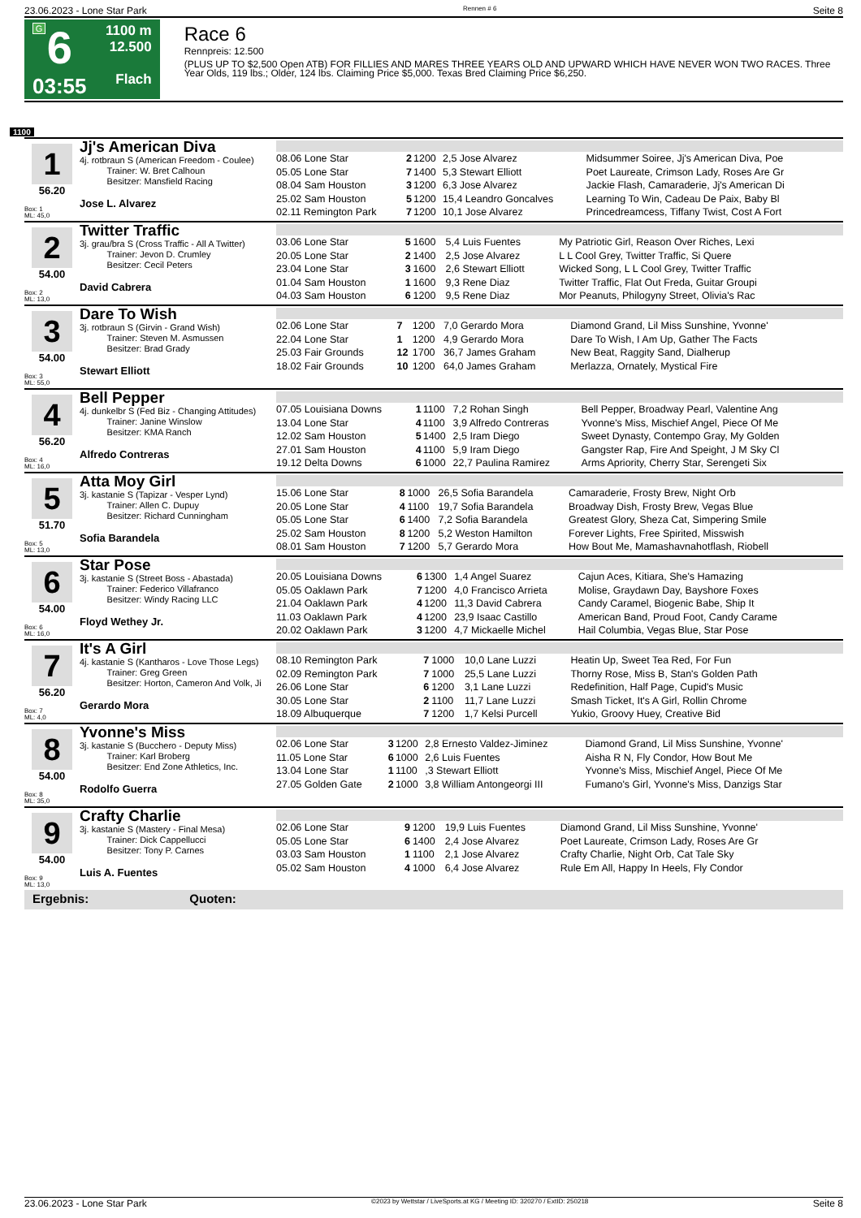23.06.2023 - Lone Star Park Rennen # 6 Seite 8
G
6
03:55
1100 m
12.500
Flach
Race 6
Rennpreis: 12.500
(PLUS UP TO $2,500 Open ATB) FOR FILLIES AND MARES THREE YEARS OLD AND UPWARD WHICH HAVE NEVER WON TWO RACES. Three Year Olds, 119 lbs.; Older, 124 lbs. Claiming Price $5,000. Texas Bred Claiming Price $6,250.
1100
1
56.20
Box: 1
ML: 45,0
Jj's American Diva
4j. rotbraun S (American Freedom - Coulee)
Trainer: W. Bret Calhoun
Besitzer: Mansfield Racing
Jose L. Alvarez
| 08.06 Lone Star | 2 | 1200 | 2,5 Jose Alvarez | Midsummer Soiree, Jj's American Diva, Poe |
| 05.05 Lone Star | 7 | 1400 | 5,3 Stewart Elliott | Poet Laureate, Crimson Lady, Roses Are Gr |
| 08.04 Sam Houston | 3 | 1200 | 6,3 Jose Alvarez | Jackie Flash, Camaraderie, Jj's American Di |
| 25.02 Sam Houston | 5 | 1200 | 15,4 Leandro Goncalves | Learning To Win, Cadeau De Paix, Baby Bl |
| 02.11 Remington Park | 7 | 1200 | 10,1 Jose Alvarez | Princedreamcess, Tiffany Twist, Cost A Fort |
2
54.00
Box: 2
ML: 13,0
Twitter Traffic
3j. grau/bra S (Cross Traffic - All A Twitter)
Trainer: Jevon D. Crumley
Besitzer: Cecil Peters
David Cabrera
| 03.06 Lone Star | 5 | 1600 | 5,4 Luis Fuentes | My Patriotic Girl, Reason Over Riches, Lexi |
| 20.05 Lone Star | 2 | 1400 | 2,5 Jose Alvarez | L L Cool Grey, Twitter Traffic, Si Quere |
| 23.04 Lone Star | 3 | 1600 | 2,6 Stewart Elliott | Wicked Song, L L Cool Grey, Twitter Traffic |
| 01.04 Sam Houston | 1 | 1600 | 9,3 Rene Diaz | Twitter Traffic, Flat Out Freda, Guitar Groupi |
| 04.03 Sam Houston | 6 | 1200 | 9,5 Rene Diaz | Mor Peanuts, Philogyny Street, Olivia's Rac |
3
54.00
Box: 3
ML: 55,0
Dare To Wish
3j. rotbraun S (Girvin - Grand Wish)
Trainer: Steven M. Asmussen
Besitzer: Brad Grady
Stewart Elliott
| 02.06 Lone Star | 7 | 1200 | 7,0 Gerardo Mora | Diamond Grand, Lil Miss Sunshine, Yvonne' |
| 22.04 Lone Star | 1 | 1200 | 4,9 Gerardo Mora | Dare To Wish, I Am Up, Gather The Facts |
| 25.03 Fair Grounds | 12 | 1700 | 36,7 James Graham | New Beat, Raggity Sand, Dialherup |
| 18.02 Fair Grounds | 10 | 1200 | 64,0 James Graham | Merlazza, Ornately, Mystical Fire |
4
56.20
Box: 4
ML: 16,0
Bell Pepper
4j. dunkelbr S (Fed Biz - Changing Attitudes)
Trainer: Janine Winslow
Besitzer: KMA Ranch
Alfredo Contreras
| 07.05 Louisiana Downs | 1 | 1100 | 7,2 Rohan Singh | Bell Pepper, Broadway Pearl, Valentine Ang |
| 13.04 Lone Star | 4 | 1100 | 3,9 Alfredo Contreras | Yvonne's Miss, Mischief Angel, Piece Of Me |
| 12.02 Sam Houston | 5 | 1400 | 2,5 Iram Diego | Sweet Dynasty, Contempo Gray, My Golden |
| 27.01 Sam Houston | 4 | 1100 | 5,9 Iram Diego | Gangster Rap, Fire And Speight, J M Sky Cl |
| 19.12 Delta Downs | 6 | 1000 | 22,7 Paulina Ramirez | Arms Apriority, Cherry Star, Serengeti Six |
5
51.70
Box: 5
ML: 13,0
Atta Moy Girl
3j. kastanie S (Tapizar - Vesper Lynd)
Trainer: Allen C. Dupuy
Besitzer: Richard Cunningham
Sofia Barandela
| 15.06 Lone Star | 8 | 1000 | 26,5 Sofia Barandela | Camaraderie, Frosty Brew, Night Orb |
| 20.05 Lone Star | 4 | 1100 | 19,7 Sofia Barandela | Broadway Dish, Frosty Brew, Vegas Blue |
| 05.05 Lone Star | 6 | 1400 | 7,2 Sofia Barandela | Greatest Glory, Sheza Cat, Simpering Smile |
| 25.02 Sam Houston | 8 | 1200 | 5,2 Weston Hamilton | Forever Lights, Free Spirited, Misswish |
| 08.01 Sam Houston | 7 | 1200 | 5,7 Gerardo Mora | How Bout Me, Mamashavnahotflash, Riobell |
6
54.00
Box: 6
ML: 16,0
Star Pose
3j. kastanie S (Street Boss - Abastada)
Trainer: Federico Villafranco
Besitzer: Windy Racing LLC
Floyd Wethey Jr.
| 20.05 Louisiana Downs | 6 | 1300 | 1,4 Angel Suarez | Cajun Aces, Kitiara, She's Hamazing |
| 05.05 Oaklawn Park | 7 | 1200 | 4,0 Francisco Arrieta | Molise, Graydawn Day, Bayshore Foxes |
| 21.04 Oaklawn Park | 4 | 1200 | 11,3 David Cabrera | Candy Caramel, Biogenic Babe, Ship It |
| 11.03 Oaklawn Park | 4 | 1200 | 23,9 Isaac Castillo | American Band, Proud Foot, Candy Carame |
| 20.02 Oaklawn Park | 3 | 1200 | 4,7 Mickaelle Michel | Hail Columbia, Vegas Blue, Star Pose |
7
56.20
Box: 7
ML: 4,0
It's A Girl
4j. kastanie S (Kantharos - Love Those Legs)
Trainer: Greg Green
Besitzer: Horton, Cameron And Volk, Ji
Gerardo Mora
| 08.10 Remington Park | 7 | 1000 | 10,0 Lane Luzzi | Heatin Up, Sweet Tea Red, For Fun |
| 02.09 Remington Park | 7 | 1000 | 25,5 Lane Luzzi | Thorny Rose, Miss B, Stan's Golden Path |
| 26.06 Lone Star | 6 | 1200 | 3,1 Lane Luzzi | Redefinition, Half Page, Cupid's Music |
| 30.05 Lone Star | 2 | 1100 | 11,7 Lane Luzzi | Smash Ticket, It's A Girl, Rollin Chrome |
| 18.09 Albuquerque | 7 | 1200 | 1,7 Kelsi Purcell | Yukio, Groovy Huey, Creative Bid |
8
54.00
Box: 8
ML: 35,0
Yvonne's Miss
3j. kastanie S (Bucchero - Deputy Miss)
Trainer: Karl Broberg
Besitzer: End Zone Athletics, Inc.
Rodolfo Guerra
| 02.06 Lone Star | 3 | 1200 | 2,8 Ernesto Valdez-Jiminez | Diamond Grand, Lil Miss Sunshine, Yvonne' |
| 11.05 Lone Star | 6 | 1000 | 2,6 Luis Fuentes | Aisha R N, Fly Condor, How Bout Me |
| 13.04 Lone Star | 1 | 1100 | ,3 Stewart Elliott | Yvonne's Miss, Mischief Angel, Piece Of Me |
| 27.05 Golden Gate | 2 | 1000 | 3,8 William Antongeorgi III | Fumano's Girl, Yvonne's Miss, Danzigs Star |
9
54.00
Box: 9
ML: 13,0
Crafty Charlie
3j. kastanie S (Mastery - Final Mesa)
Trainer: Dick Cappellucci
Besitzer: Tony P. Carnes
Luis A. Fuentes
| 02.06 Lone Star | 9 | 1200 | 19,9 Luis Fuentes | Diamond Grand, Lil Miss Sunshine, Yvonne' |
| 05.05 Lone Star | 6 | 1400 | 2,4 Jose Alvarez | Poet Laureate, Crimson Lady, Roses Are Gr |
| 03.03 Sam Houston | 1 | 1100 | 2,1 Jose Alvarez | Crafty Charlie, Night Orb, Cat Tale Sky |
| 05.02 Sam Houston | 4 | 1000 | 6,4 Jose Alvarez | Rule Em All, Happy In Heels, Fly Condor |
Ergebnis: Quoten:
23.06.2023 - Lone Star Park ©2023 by Wettstar / LiveSports.at KG / Meeting ID: 320270 / ExtID: 250218 Seite 8